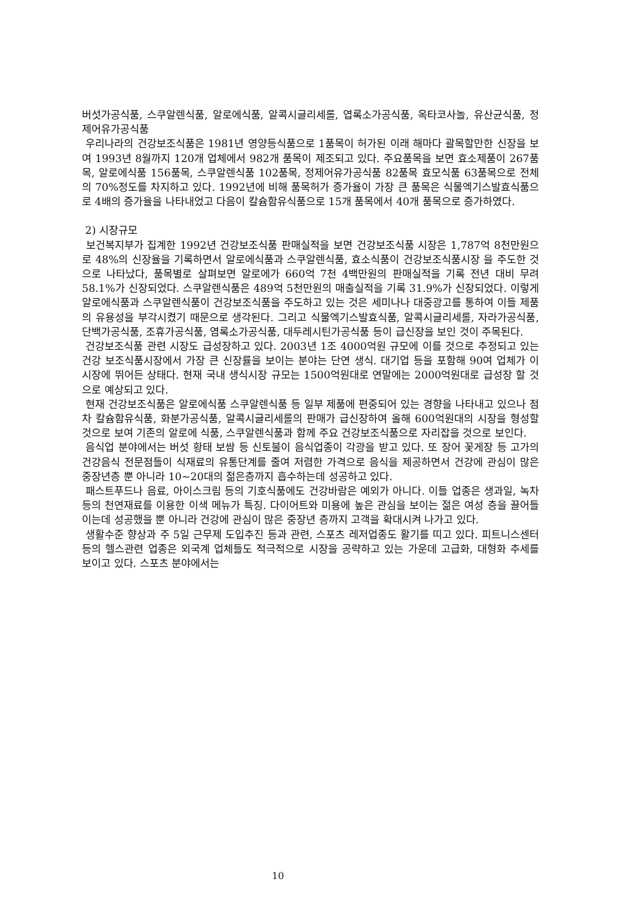버섯가공식품, 스쿠알렌식품, 알로에식품, 알콕시글리세롤, 엽록소가공식품, 옥타코사놀, 유산균식품, 정제어유가공식품
우리나라의 건강보조식품은 1981년 영양등식품으로 1품목이 허가된 이래 해마다 괄목할만한 신장을 보여 1993년 8월까지 120개 업체에서 982개 품목이 제조되고 있다. 주요품목을 보면 효소제품이 267품목, 알로에식품 156품목, 스쿠알렌식품 102품목, 정제어유가공식품 82품목 효모식품 63품목으로 전체의 70%정도를 차지하고 있다. 1992년에 비해 품목허가 증가율이 가장 큰 품목은 식물엑기스발효식품으로 4배의 증가율을 나타내었고 다음이 칼슘함유식품으로 15개 품목에서 40개 품목으로 증가하였다.
2) 시장규모
보건복지부가 집계한 1992년 건강보조식품 판매실적을 보면 건강보조식품 시장은 1,787억 8천만원으로 48%의 신장율을 기록하면서 알로에식품과 스쿠알렌식품, 효소식품이 건강보조식품시장 을 주도한 것으로 나타났다, 품목별로 살펴보면 알로에가 660억 7천 4백만원의 판매실적을 기록 전년 대비 무려 58.1%가 신장되었다. 스쿠알렌식품은 489억 5천만원의 매출실적을 기록 31.9%가 신장되었다. 이렇게 알로에식품과 스쿠알렌식품이 건강보조식품을 주도하고 있는 것은 세미나나 대중광고를 통하여 이들 제품의 유용성을 부각시켰기 때문으로 생각된다. 그리고 식물엑기스발효식품, 알콕시글리세롤, 자라가공식품, 단백가공식품, 조휴가공식품, 염록소가공식품, 대두레시틴가공식품 등이 급신장을 보인 것이 주목된다.
건강보조식품 관련 시장도 급성장하고 있다. 2003년 1조 4000억원 규모에 이를 것으로 추정되고 있는 건강 보조식품시장에서 가장 큰 신장률을 보이는 분야는 단연 생식. 대기업 등을 포함해 90여 업체가 이 시장에 뛰어든 상태다. 현재 국내 생식시장 규모는 1500억원대로 연말에는 2000억원대로 급성장 할 것으로 예상되고 있다.
현재 건강보조식품은 알로에식품 스쿠알렌식품 등 일부 제품에 편중되어 있는 경향을 나타내고 있으나 점차 칼슘함유식품, 화분가공식품, 알콕시글리세롤의 판매가 급신장하여 올해 600억원대의 시장을 형성할것으로 보여 기존의 알로에 식품, 스쿠알렌식품과 함께 주요 건강보조식품으로 자리잡을 것으로 보인다.
음식업 분야에서는 버섯 황태 보쌈 등 신토불이 음식업종이 각광을 받고 있다. 또 장어 꽃게장 등 고가의 건강음식 전문점들이 식재료의 유통단계를 줄여 저렴한 가격으로 음식을 제공하면서 건강에 관심이 많은 중장년층 뿐 아니라 10~20대의 젊은층까지 흡수하는데 성공하고 있다.
패스트푸드나 음료, 아이스크림 등의 기호식품에도 건강바람은 예외가 아니다. 이들 업종은 생과일, 녹차 등의 천연재료를 이용한 이색 메뉴가 특징. 다이어트와 미용에 높은 관심을 보이는 젊은 여성 층을 끌어들이는데 성공했을 뿐 아니라 건강에 관심이 많은 중장년 층까지 고객을 확대시켜 나가고 있다.
생활수준 향상과 주 5일 근무제 도입추진 등과 관련, 스포츠 레저업종도 활기를 띠고 있다. 피트니스센터 등의 헬스관련 업종은 외국계 업체들도 적극적으로 시장을 공략하고 있는 가운데 고급화, 대형화 추세를 보이고 있다. 스포츠 분야에서는
10